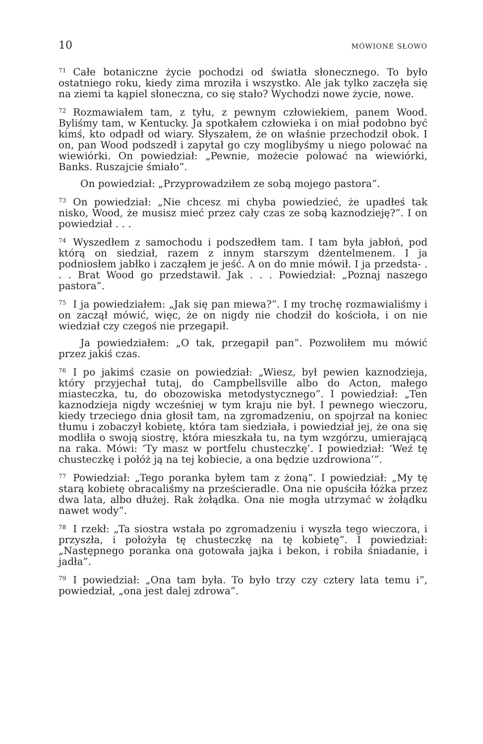10 MÓWIONE SŁOWO
<sup>71</sup>Całe botaniczne życie pochodzi od światła słonecznego. To było ostatniego roku, kiedy zima mroziła i wszystko. Ale jak tylko zaczęła się na ziemi ta kąpiel słoneczna, co się stało? Wychodzi nowe życie, nowe.
<sup>72</sup> Rozmawiałem tam, z tyłu, z pewnym człowiekiem, panem Wood. Byliśmy tam, w Kentucky. Ja spotkałem człowieka i on miał podobno być kimś, kto odpadł od wiary. Słyszałem, że on właśnie przechodził obok. I on, pan Wood podszedł i zapytał go czy moglibyśmy u niego polować na wiewiórki. On powiedział: „Pewnie, możecie polować na wiewiórki, Banks. Ruszajcie śmiało”.
On powiedział: „Przyprowadziłem ze sobą mojego pastora”.
<sup>73</sup> On powiedział: „Nie chcesz mi chyba powiedzieć, że upadłeś tak nisko, Wood, że musisz mieć przez cały czas ze sobą kaznodzieję?”. I on powiedział . . .
<sup>74</sup> Wyszedłem z samochodu i podszedłem tam. I tam była jabłoń, pod którą on siedział, razem z innym starszym dżentelmenem. I ja podniosłem jabłko i zacząłem je jeść. A on do mnie mówił. I ja przedsta- . . . Brat Wood go przedstawił. Jak . . . Powiedział: „Poznaj naszego pastora”.
<sup>75</sup>I ja powiedziałem: „Jak się pan miewa?”. I my trochę rozmawialiśmy i on zaczął mówić, więc, że on nigdy nie chodził do kościoła, i on nie wiedział czy czegoś nie przegapił.
Ja powiedziałem: „O tak, przegapił pan”. Pozwoliłem mu mówić przez jakiś czas.
<sup>76</sup>I po jakimś czasie on powiedział: „Wiesz, był pewien kaznodzieja, który przyjechał tutaj, do Campbellsville albo do Acton, małego miasteczka, tu, do obozowiska metodystycznego”. I powiedział: „Ten kaznodzieja nigdy wcześniej w tym kraju nie był. I pewnego wieczoru, kiedy trzeciego dnia głosił tam, na zgromadzeniu, on spojrzał na koniec tłumu i zobaczył kobietę, która tam siedziała, i powiedział jej, że ona się modliła o swoją siostrę, która mieszkała tu, na tym wzgórzu, umierającą na raka. Mówi: ‘Ty masz w portfelu chusteczkę’. I powiedział: ‘Weź tę chusteczkę i połóż ją na tej kobiecie, a ona będzie uzdrowiona’”.
<sup>77</sup> Powiedział: „Tego poranka byłem tam z żoną”. I powiedział: „My tę starą kobietę obracaliśmy na prześcieradle. Ona nie opuściła łóżka przez dwa lata, albo dłużej. Rak żołądka. Ona nie mogła utrzymać w żołądku nawet wody”.
<sup>78</sup>I rzekł: „Ta siostra wstała po zgromadzeniu i wyszła tego wieczora, i przyszła, i położyła tę chusteczkę na tę kobietę”. I powiedział: „Następnego poranka ona gotowała jajka i bekon, i robiła śniadanie, i jadła”.
<sup>79</sup>I powiedział: „Ona tam była. To było trzy czy cztery lata temu i”, powiedział, „ona jest dalej zdrowa”.